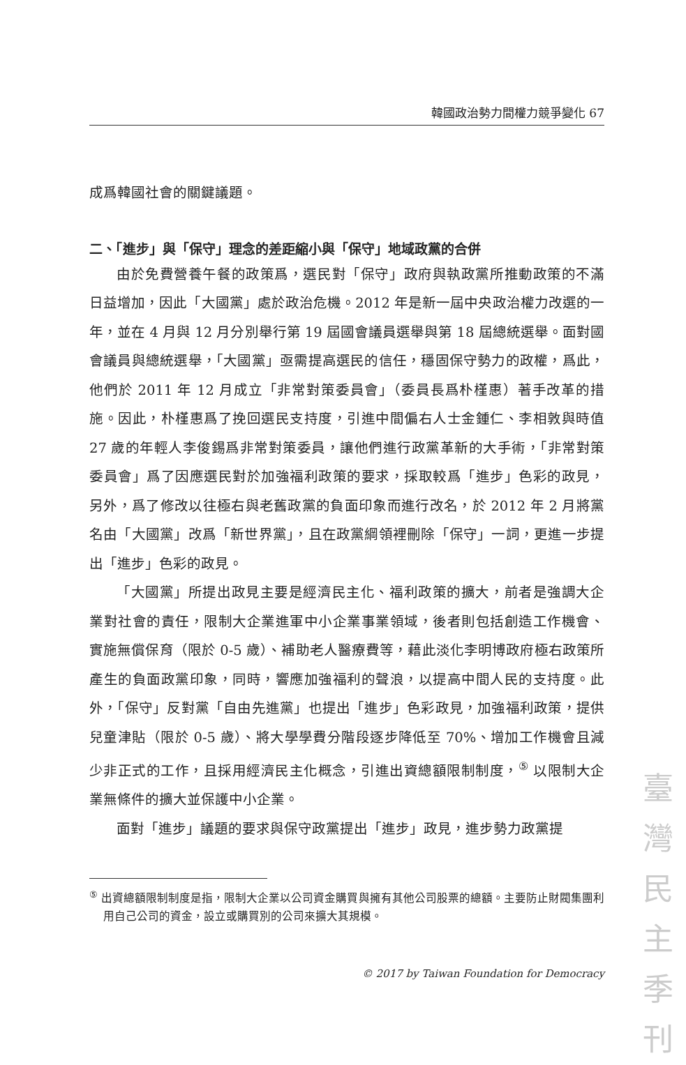韓國政治勢力間權力競爭變化 67
成爲韓國社會的關鍵議題。
二、「進步」與「保守」理念的差距縮小與「保守」地域政黨的合併
由於免費營養午餐的政策爲，選民對「保守」政府與執政黨所推動政策的不滿日益增加，因此「大國黨」處於政治危機。2012 年是新一屆中央政治權力改選的一年，並在 4 月與 12 月分別舉行第 19 屆國會議員選舉與第 18 屆總統選舉。面對國會議員與總統選舉，「大國黨」亟需提高選民的信任，穩固保守勢力的政權，爲此，他們於 2011 年 12 月成立「非常對策委員會」（委員長爲朴槿惠）著手改革的措施。因此，朴槿惠爲了挽回選民支持度，引進中間偏右人士金鍾仁、李相敦與時值 27 歲的年輕人李俊錫爲非常對策委員，讓他們進行政黨革新的大手術，「非常對策委員會」爲了因應選民對於加強福利政策的要求，採取較爲「進步」色彩的政見，另外，爲了修改以往極右與老舊政黨的負面印象而進行改名，於 2012 年 2 月將黨名由「大國黨」改爲「新世界黨」，且在政黨綱領裡刪除「保守」一詞，更進一步提出「進步」色彩的政見。
「大國黨」所提出政見主要是經濟民主化、福利政策的擴大，前者是強調大企業對社會的責任，限制大企業進軍中小企業事業領域，後者則包括創造工作機會、實施無償保育（限於 0-5 歲）、補助老人醫療費等，藉此淡化李明博政府極右政策所產生的負面政黨印象，同時，響應加強福利的聲浪，以提高中間人民的支持度。此外，「保守」反對黨「自由先進黨」也提出「進步」色彩政見，加強福利政策，提供兒童津貼（限於 0-5 歲）、將大學學費分階段逐步降低至 70%、增加工作機會且減少非正式的工作，且採用經濟民主化概念，引進出資總額限制制度，<sup>⑤</sup> 以限制大企業無條件的擴大並保護中小企業。
面對「進步」議題的要求與保守政黨提出「進步」政見，進步勢力政黨提
<sup>⑤</sup> 出資總額限制制度是指，限制大企業以公司資金購買與擁有其他公司股票的總額。主要防止財閥集團利用自己公司的資金，設立或購買別的公司來擴大其規模。
© 2017 by Taiwan Foundation for Democracy
臺
灣
民
主
季
刊